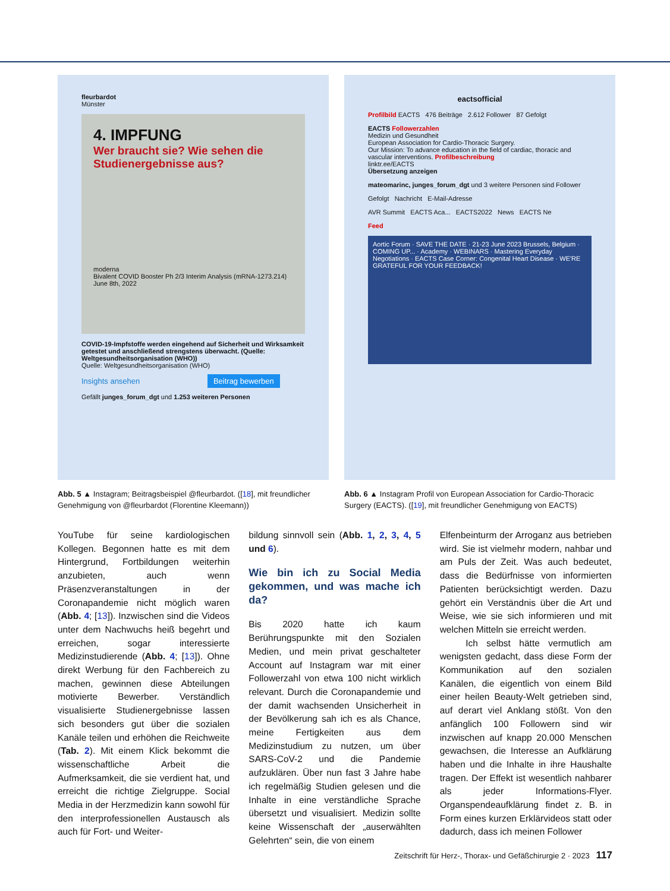fleurbardot
Münster
4. IMPFUNG
Wer braucht sie? Wie sehen die Studienergebnisse aus?
moderna
Bivalent COVID Booster Ph 2/3 Interim Analysis (mRNA-1273.214)
June 8th, 2022
COVID-19-Impfstoffe werden eingehend auf Sicherheit und Wirksamkeit getestet und anschließend strengstens überwacht. (Quelle: Weltgesundheitsorganisation (WHO))
Quelle: Weltgesundheitsorganisation (WHO)
Insights ansehen Beitrag bewerben
Gefällt junges_forum_dgt und 1.253 weiteren Personen
Abb. 5 ▲ Instagram; Beitragsbeispiel @fleurbardot. ([18], mit freundlicher Genehmigung von @fleurbardot (Florentine Kleemann))
eactsofficial
Profilbild EACTS 476 Beiträge 2.612 Follower 87 Gefolgt
EACTS Followerzahlen
Medizin und Gesundheit
European Association for Cardio-Thoracic Surgery.
Our Mission: To advance education in the field of cardiac, thoracic and vascular interventions. Profilbeschreibung
linktr.ee/EACTS
Übersetzung anzeigen
mateomarinc, junges_forum_dgt und 3 weitere Personen sind Follower
Gefolgt Nachricht E-Mail-Adresse
AVR Summit EACTS Aca... EACTS2022 News EACTS Ne
Feed
Aortic Forum · SAVE THE DATE · 21-23 June 2023 Brussels, Belgium · COMING UP... · Academy · WEBINARS · Mastering Everyday Negotiations · EACTS Case Corner: Congenital Heart Disease · WE'RE GRATEFUL FOR YOUR FEEDBACK!
Abb. 6 ▲ Instagram Profil von European Association for Cardio-Thoracic Surgery (EACTS). ([19], mit freundlicher Genehmigung von EACTS)
YouTube für seine kardiologischen Kollegen. Begonnen hatte es mit dem Hintergrund, Fortbildungen weiterhin anzubieten, auch wenn Präsenzveranstaltungen in der Coronapandemie nicht möglich waren (Abb. 4; [13]). Inzwischen sind die Videos unter dem Nachwuchs heiß begehrt und erreichen, sogar interessierte Medizinstudierende (Abb. 4; [13]). Ohne direkt Werbung für den Fachbereich zu machen, gewinnen diese Abteilungen motivierte Bewerber. Verständlich visualisierte Studienergebnisse lassen sich besonders gut über die sozialen Kanäle teilen und erhöhen die Reichweite (Tab. 2). Mit einem Klick bekommt die wissenschaftliche Arbeit die Aufmerksamkeit, die sie verdient hat, und erreicht die richtige Zielgruppe. Social Media in der Herzmedizin kann sowohl für den interprofessionellen Austausch als auch für Fort- und Weiter-
bildung sinnvoll sein (Abb. 1, 2, 3, 4, 5 und 6).
Wie bin ich zu Social Media gekommen, und was mache ich da?
Bis 2020 hatte ich kaum Berührungspunkte mit den Sozialen Medien, und mein privat geschalteter Account auf Instagram war mit einer Followerzahl von etwa 100 nicht wirklich relevant. Durch die Coronapandemie und der damit wachsenden Unsicherheit in der Bevölkerung sah ich es als Chance, meine Fertigkeiten aus dem Medizinstudium zu nutzen, um über SARS-CoV-2 und die Pandemie aufzuklären. Über nun fast 3 Jahre habe ich regelmäßig Studien gelesen und die Inhalte in eine verständliche Sprache übersetzt und visualisiert. Medizin sollte keine Wissenschaft der „auserwählten Gelehrten“ sein, die von einem
Elfenbeinturm der Arroganz aus betrieben wird. Sie ist vielmehr modern, nahbar und am Puls der Zeit. Was auch bedeutet, dass die Bedürfnisse von informierten Patienten berücksichtigt werden. Dazu gehört ein Verständnis über die Art und Weise, wie sie sich informieren und mit welchen Mitteln sie erreicht werden.
Ich selbst hätte vermutlich am wenigsten gedacht, dass diese Form der Kommunikation auf den sozialen Kanälen, die eigentlich von einem Bild einer heilen Beauty-Welt getrieben sind, auf derart viel Anklang stößt. Von den anfänglich 100 Followern sind wir inzwischen auf knapp 20.000 Menschen gewachsen, die Interesse an Aufklärung haben und die Inhalte in ihre Haushalte tragen. Der Effekt ist wesentlich nahbarer als jeder Informations-Flyer. Organspendeaufklärung findet z. B. in Form eines kurzen Erklärvideos statt oder dadurch, dass ich meinen Follower
Zeitschrift für Herz-, Thorax- und Gefäßchirurgie 2 · 2023 117